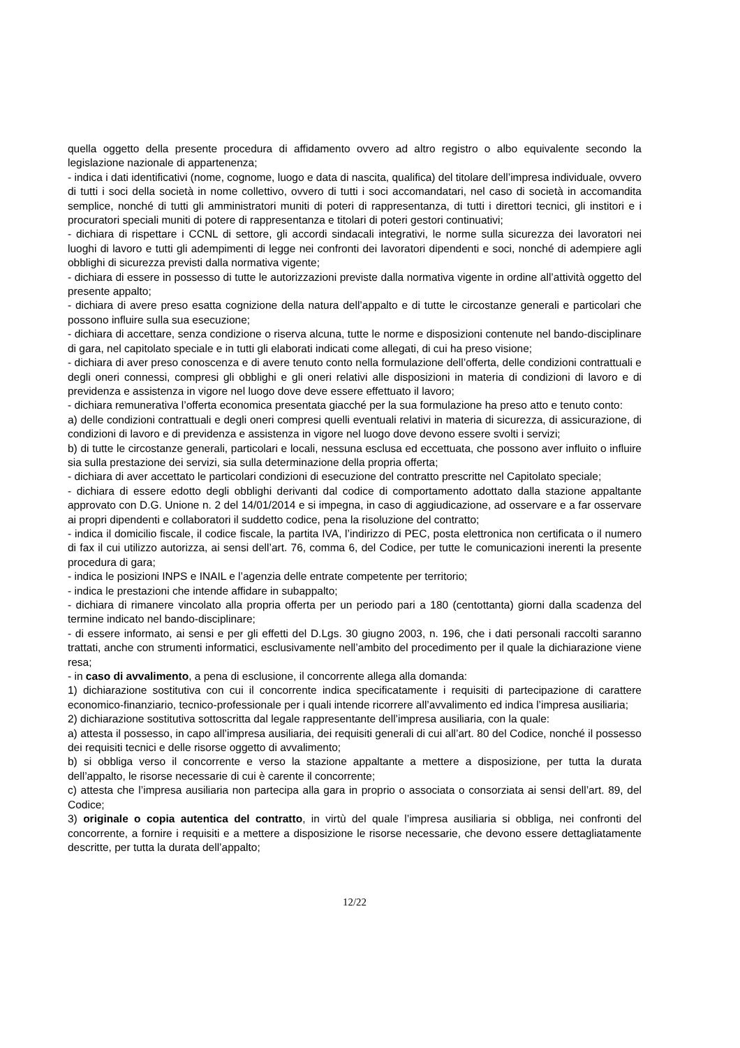quella oggetto della presente procedura di affidamento ovvero ad altro registro o albo equivalente secondo la legislazione nazionale di appartenenza;
- indica i dati identificativi (nome, cognome, luogo e data di nascita, qualifica) del titolare dell’impresa individuale, ovvero di tutti i soci della società in nome collettivo, ovvero di tutti i soci accomandatari, nel caso di società in accomandita semplice, nonché di tutti gli amministratori muniti di poteri di rappresentanza, di tutti i direttori tecnici, gli institori e i procuratori speciali muniti di potere di rappresentanza e titolari di poteri gestori continuativi;
- dichiara di rispettare i CCNL di settore, gli accordi sindacali integrativi, le norme sulla sicurezza dei lavoratori nei luoghi di lavoro e tutti gli adempimenti di legge nei confronti dei lavoratori dipendenti e soci, nonché di adempiere agli obblighi di sicurezza previsti dalla normativa vigente;
- dichiara di essere in possesso di tutte le autorizzazioni previste dalla normativa vigente in ordine all’attività oggetto del presente appalto;
- dichiara di avere preso esatta cognizione della natura dell’appalto e di tutte le circostanze generali e particolari che possono influire sulla sua esecuzione;
- dichiara di accettare, senza condizione o riserva alcuna, tutte le norme e disposizioni contenute nel bando-disciplinare di gara, nel capitolato speciale e in tutti gli elaborati indicati come allegati, di cui ha preso visione;
- dichiara di aver preso conoscenza e di avere tenuto conto nella formulazione dell’offerta, delle condizioni contrattuali e degli oneri connessi, compresi gli obblighi e gli oneri relativi alle disposizioni in materia di condizioni di lavoro e di previdenza e assistenza in vigore nel luogo dove deve essere effettuato il lavoro;
- dichiara remunerativa l’offerta economica presentata giacché per la sua formulazione ha preso atto e tenuto conto:
a) delle condizioni contrattuali e degli oneri compresi quelli eventuali relativi in materia di sicurezza, di assicurazione, di condizioni di lavoro e di previdenza e assistenza in vigore nel luogo dove devono essere svolti i servizi;
b) di tutte le circostanze generali, particolari e locali, nessuna esclusa ed eccettuata, che possono aver influito o influire sia sulla prestazione dei servizi, sia sulla determinazione della propria offerta;
- dichiara di aver accettato le particolari condizioni di esecuzione del contratto prescritte nel Capitolato speciale;
- dichiara di essere edotto degli obblighi derivanti dal codice di comportamento adottato dalla stazione appaltante approvato con D.G. Unione n. 2 del 14/01/2014 e si impegna, in caso di aggiudicazione, ad osservare e a far osservare ai propri dipendenti e collaboratori il suddetto codice, pena la risoluzione del contratto;
- indica il domicilio fiscale, il codice fiscale, la partita IVA, l’indirizzo di PEC, posta elettronica non certificata o il numero di fax il cui utilizzo autorizza, ai sensi dell’art. 76, comma 6, del Codice, per tutte le comunicazioni inerenti la presente procedura di gara;
- indica le posizioni INPS e INAIL e l’agenzia delle entrate competente per territorio;
- indica le prestazioni che intende affidare in subappalto;
- dichiara di rimanere vincolato alla propria offerta per un periodo pari a 180 (centottanta) giorni dalla scadenza del termine indicato nel bando-disciplinare;
- di essere informato, ai sensi e per gli effetti del D.Lgs. 30 giugno 2003, n. 196, che i dati personali raccolti saranno trattati, anche con strumenti informatici, esclusivamente nell’ambito del procedimento per il quale la dichiarazione viene resa;
- in caso di avvalimento, a pena di esclusione, il concorrente allega alla domanda:
1) dichiarazione sostitutiva con cui il concorrente indica specificatamente i requisiti di partecipazione di carattere economico-finanziario, tecnico-professionale per i quali intende ricorrere all’avvalimento ed indica l’impresa ausiliaria;
2) dichiarazione sostitutiva sottoscritta dal legale rappresentante dell’impresa ausiliaria, con la quale:
a) attesta il possesso, in capo all’impresa ausiliaria, dei requisiti generali di cui all’art. 80 del Codice, nonché il possesso dei requisiti tecnici e delle risorse oggetto di avvalimento;
b) si obbliga verso il concorrente e verso la stazione appaltante a mettere a disposizione, per tutta la durata dell’appalto, le risorse necessarie di cui è carente il concorrente;
c) attesta che l’impresa ausiliaria non partecipa alla gara in proprio o associata o consorziata ai sensi dell’art. 89, del Codice;
3) originale o copia autentica del contratto, in virtù del quale l’impresa ausiliaria si obbliga, nei confronti del concorrente, a fornire i requisiti e a mettere a disposizione le risorse necessarie, che devono essere dettagliatamente descritte, per tutta la durata dell’appalto;
12/22